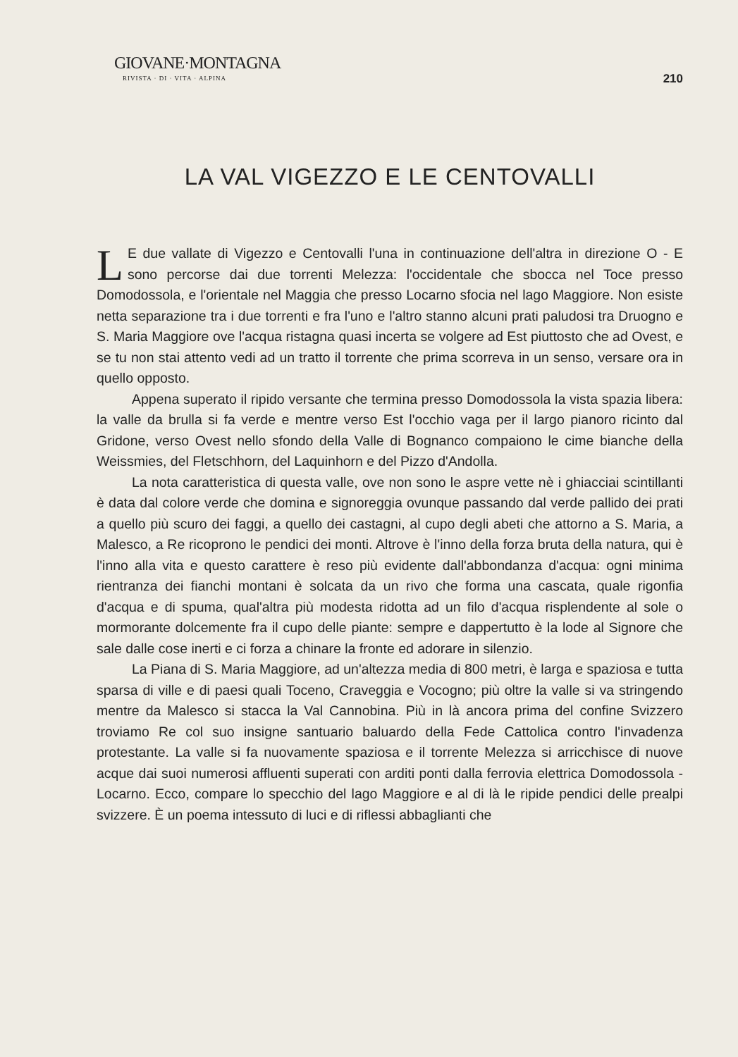GIOVANE·MONTAGNA
RIVISTA · DI · VITA · ALPINA
210
LA VAL VIGEZZO E LE CENTOVALLI
LE due vallate di Vigezzo e Centovalli l'una in continuazione dell'altra in direzione O - E sono percorse dai due torrenti Melezza: l'occidentale che sbocca nel Toce presso Domodossola, e l'orientale nel Maggia che presso Locarno sfocia nel lago Maggiore. Non esiste netta separazione tra i due torrenti e fra l'uno e l'altro stanno alcuni prati paludosi tra Druogno e S. Maria Maggiore ove l'acqua ristagna quasi incerta se volgere ad Est piuttosto che ad Ovest, e se tu non stai attento vedi ad un tratto il torrente che prima scorreva in un senso, versare ora in quello opposto.
Appena superato il ripido versante che termina presso Domodossola la vista spazia libera: la valle da brulla si fa verde e mentre verso Est l'occhio vaga per il largo pianoro ricinto dal Gridone, verso Ovest nello sfondo della Valle di Bognanco compaiono le cime bianche della Weissmies, del Fletschhorn, del Laquinhorn e del Pizzo d'Andolla.
La nota caratteristica di questa valle, ove non sono le aspre vette nè i ghiacciai scintillanti è data dal colore verde che domina e signoreggia ovunque passando dal verde pallido dei prati a quello più scuro dei faggi, a quello dei castagni, al cupo degli abeti che attorno a S. Maria, a Malesco, a Re ricoprono le pendici dei monti. Altrove è l'inno della forza bruta della natura, qui è l'inno alla vita e questo carattere è reso più evidente dall'abbondanza d'acqua: ogni minima rientranza dei fianchi montani è solcata da un rivo che forma una cascata, quale rigonfia d'acqua e di spuma, qual'altra più modesta ridotta ad un filo d'acqua risplendente al sole o mormorante dolcemente fra il cupo delle piante: sempre e dappertutto è la lode al Signore che sale dalle cose inerti e ci forza a chinare la fronte ed adorare in silenzio.
La Piana di S. Maria Maggiore, ad un'altezza media di 800 metri, è larga e spaziosa e tutta sparsa di ville e di paesi quali Toceno, Craveggia e Vocogno; più oltre la valle si va stringendo mentre da Malesco si stacca la Val Cannobina. Più in là ancora prima del confine Svizzero troviamo Re col suo insigne santuario baluardo della Fede Cattolica contro l'invadenza protestante. La valle si fa nuovamente spaziosa e il torrente Melezza si arricchisce di nuove acque dai suoi numerosi affluenti superati con arditi ponti dalla ferrovia elettrica Domodossola - Locarno. Ecco, compare lo specchio del lago Maggiore e al di là le ripide pendici delle prealpi svizzere. È un poema intessuto di luci e di riflessi abbaglianti che